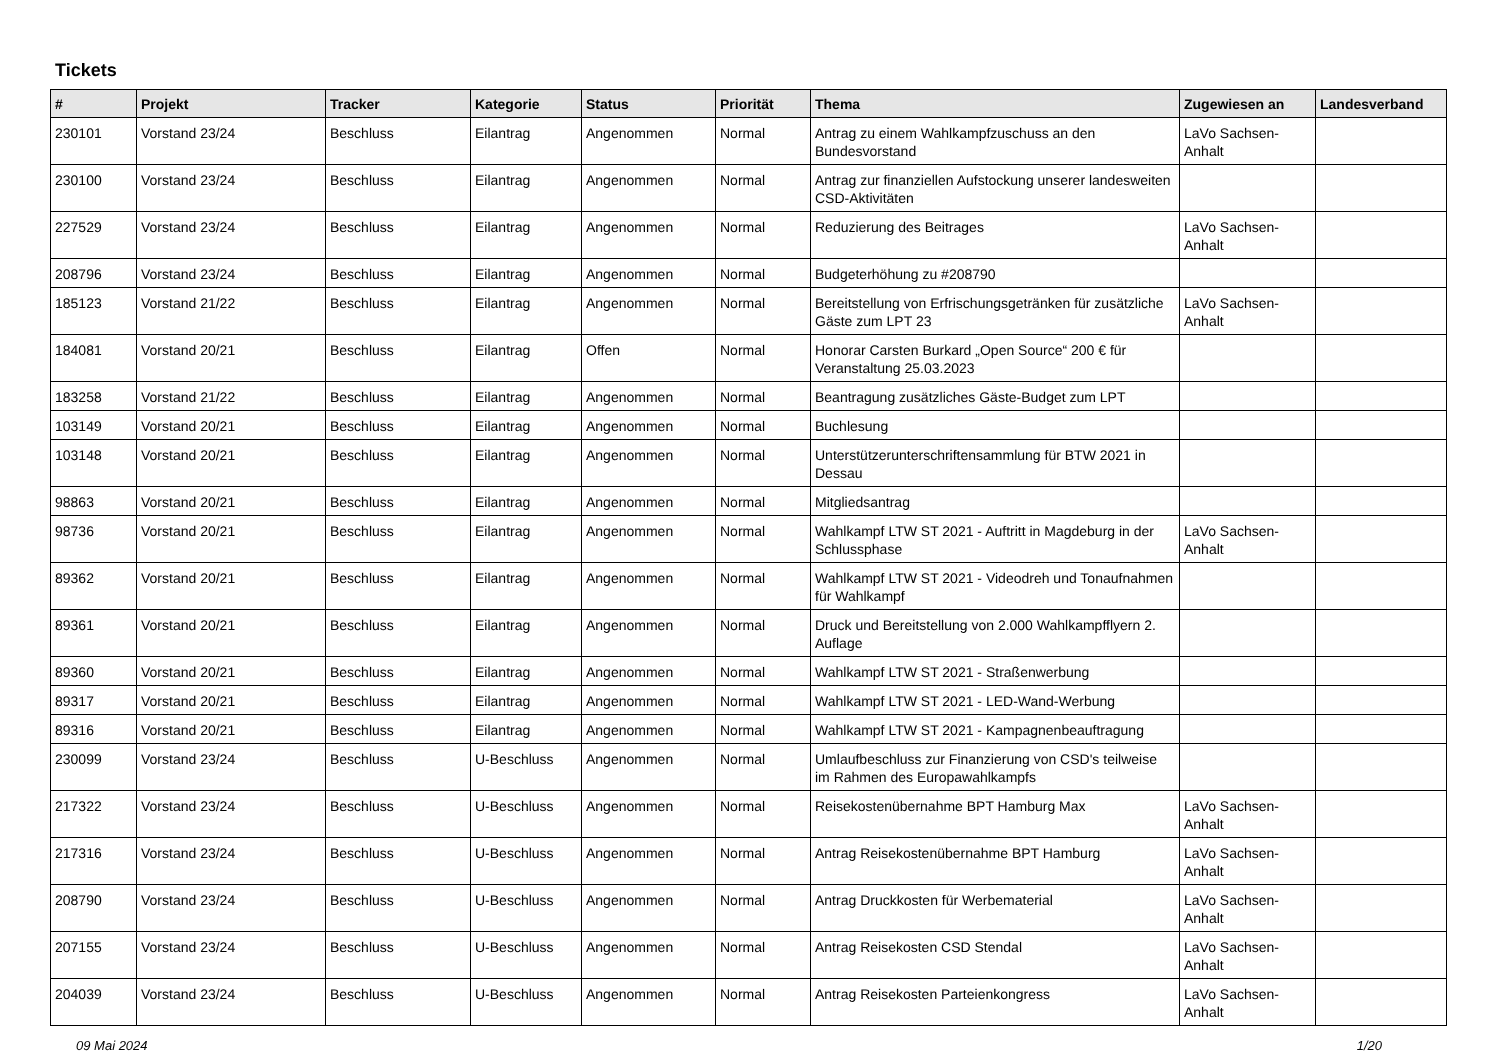Tickets
| # | Projekt | Tracker | Kategorie | Status | Priorität | Thema | Zugewiesen an | Landesverband |
| --- | --- | --- | --- | --- | --- | --- | --- | --- |
| 230101 | Vorstand 23/24 | Beschluss | Eilantrag | Angenommen | Normal | Antrag zu einem Wahlkampfzuschuss an den Bundesvorstand | LaVo Sachsen-Anhalt | |
| 230100 | Vorstand 23/24 | Beschluss | Eilantrag | Angenommen | Normal | Antrag zur finanziellen Aufstockung unserer landesweiten CSD-Aktivitäten | | |
| 227529 | Vorstand 23/24 | Beschluss | Eilantrag | Angenommen | Normal | Reduzierung des Beitrages | LaVo Sachsen-Anhalt | |
| 208796 | Vorstand 23/24 | Beschluss | Eilantrag | Angenommen | Normal | Budgeterhöhung zu #208790 | | |
| 185123 | Vorstand 21/22 | Beschluss | Eilantrag | Angenommen | Normal | Bereitstellung von Erfrischungsgetränken für zusätzliche Gäste zum LPT 23 | LaVo Sachsen-Anhalt | |
| 184081 | Vorstand 20/21 | Beschluss | Eilantrag | Offen | Normal | Honorar Carsten Burkard „Open Source“ 200 € für Veranstaltung 25.03.2023 | | |
| 183258 | Vorstand 21/22 | Beschluss | Eilantrag | Angenommen | Normal | Beantragung zusätzliches Gäste-Budget zum LPT | | |
| 103149 | Vorstand 20/21 | Beschluss | Eilantrag | Angenommen | Normal | Buchlesung | | |
| 103148 | Vorstand 20/21 | Beschluss | Eilantrag | Angenommen | Normal | Unterstützerunterschriftensammlung für BTW 2021 in Dessau | | |
| 98863 | Vorstand 20/21 | Beschluss | Eilantrag | Angenommen | Normal | Mitgliedsantrag | | |
| 98736 | Vorstand 20/21 | Beschluss | Eilantrag | Angenommen | Normal | Wahlkampf LTW ST 2021 - Auftritt in Magdeburg in der Schlussphase | LaVo Sachsen-Anhalt | |
| 89362 | Vorstand 20/21 | Beschluss | Eilantrag | Angenommen | Normal | Wahlkampf LTW ST 2021 - Videodreh und Tonaufnahmen für Wahlkampf | | |
| 89361 | Vorstand 20/21 | Beschluss | Eilantrag | Angenommen | Normal | Druck und Bereitstellung von 2.000 Wahlkampfflyern 2. Auflage | | |
| 89360 | Vorstand 20/21 | Beschluss | Eilantrag | Angenommen | Normal | Wahlkampf LTW ST 2021 - Straßenwerbung | | |
| 89317 | Vorstand 20/21 | Beschluss | Eilantrag | Angenommen | Normal | Wahlkampf LTW ST 2021 - LED-Wand-Werbung | | |
| 89316 | Vorstand 20/21 | Beschluss | Eilantrag | Angenommen | Normal | Wahlkampf LTW ST 2021 - Kampagnenbeauftragung | | |
| 230099 | Vorstand 23/24 | Beschluss | U-Beschluss | Angenommen | Normal | Umlaufbeschluss zur Finanzierung von CSD's teilweise im Rahmen des Europawahlkampfs | | |
| 217322 | Vorstand 23/24 | Beschluss | U-Beschluss | Angenommen | Normal | Reisekostenübernahme BPT Hamburg Max | LaVo Sachsen-Anhalt | |
| 217316 | Vorstand 23/24 | Beschluss | U-Beschluss | Angenommen | Normal | Antrag Reisekostenübernahme BPT Hamburg | LaVo Sachsen-Anhalt | |
| 208790 | Vorstand 23/24 | Beschluss | U-Beschluss | Angenommen | Normal | Antrag Druckkosten für Werbematerial | LaVo Sachsen-Anhalt | |
| 207155 | Vorstand 23/24 | Beschluss | U-Beschluss | Angenommen | Normal | Antrag Reisekosten CSD Stendal | LaVo Sachsen-Anhalt | |
| 204039 | Vorstand 23/24 | Beschluss | U-Beschluss | Angenommen | Normal | Antrag Reisekosten Parteienkongress | LaVo Sachsen-Anhalt | |
09 Mai 2024 1/20